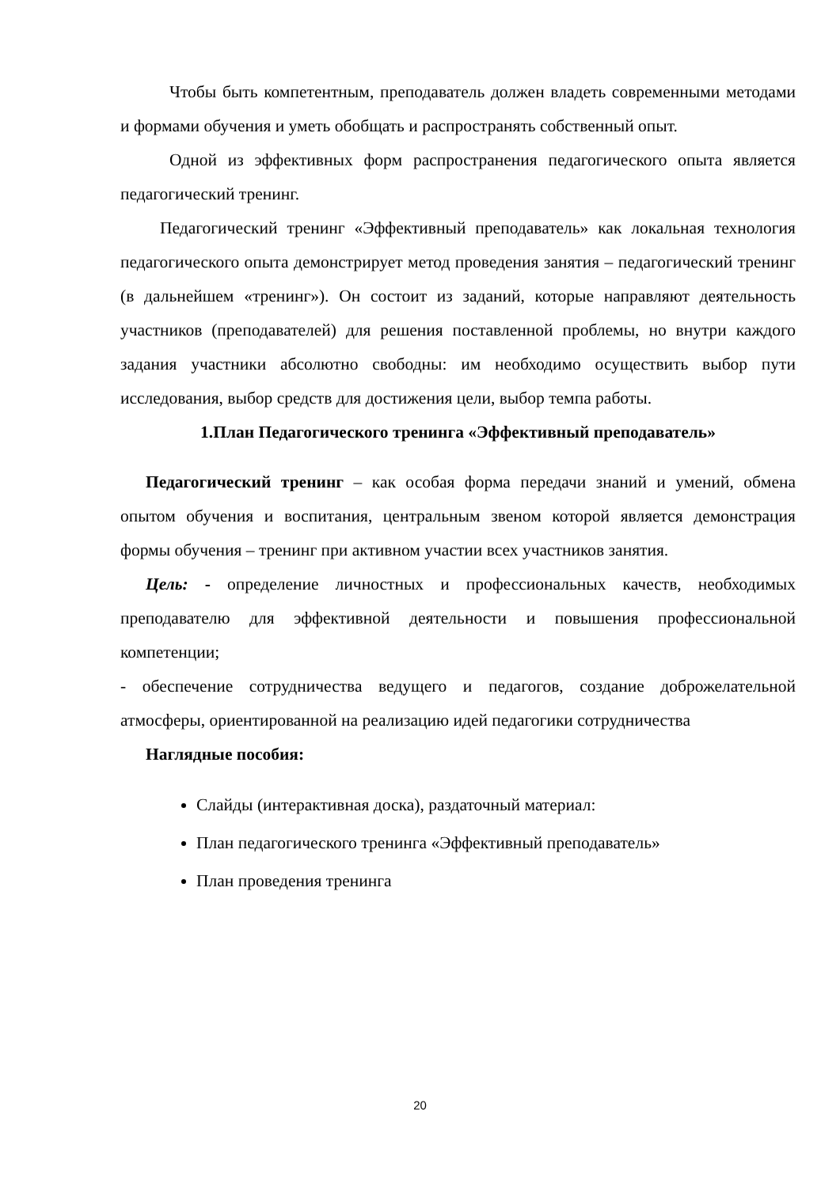Чтобы быть компетентным, преподаватель должен владеть современными методами и формами обучения и уметь обобщать и распространять собственный опыт.
Одной из эффективных форм распространения педагогического опыта является педагогический тренинг.
Педагогический тренинг «Эффективный преподаватель» как локальная технология педагогического опыта демонстрирует метод проведения занятия – педагогический тренинг (в дальнейшем «тренинг»). Он состоит из заданий, которые направляют деятельность участников (преподавателей) для решения поставленной проблемы, но внутри каждого задания участники абсолютно свободны: им необходимо осуществить выбор пути исследования, выбор средств для достижения цели, выбор темпа работы.
1.План Педагогического тренинга «Эффективный преподаватель»
Педагогический тренинг – как особая форма передачи знаний и умений, обмена опытом обучения и воспитания, центральным звеном которой является демонстрация формы обучения – тренинг при активном участии всех участников занятия.
Цель: - определение личностных и профессиональных качеств, необходимых преподавателю для эффективной деятельности и повышения профессиональной компетенции;
- обеспечение сотрудничества ведущего и педагогов, создание доброжелательной атмосферы, ориентированной на реализацию идей педагогики сотрудничества
Наглядные пособия:
Слайды (интерактивная доска), раздаточный материал:
План педагогического тренинга «Эффективный преподаватель»
План проведения тренинга
20